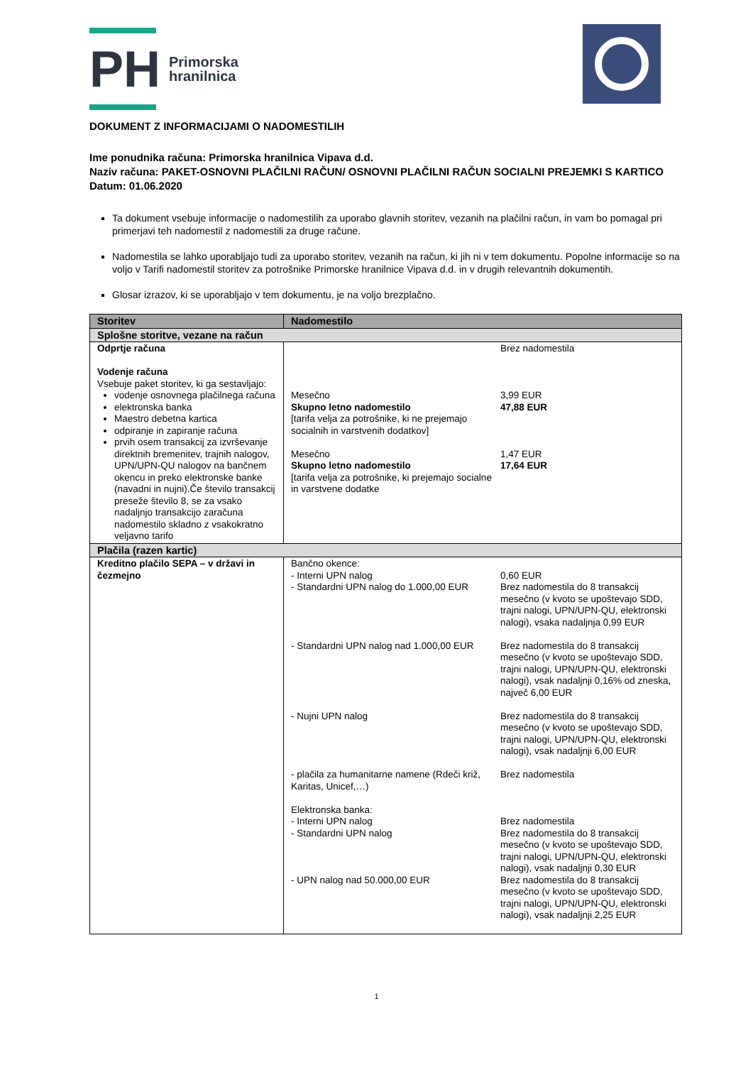PH
Primorska
hranilnica
DOKUMENT Z INFORMACIJAMI O NADOMESTILIH
Ime ponudnika računa: Primorska hranilnica Vipava d.d.
Naziv računa: PAKET-OSNOVNI PLAČILNI RAČUN/ OSNOVNI PLAČILNI RAČUN SOCIALNI PREJEMKI S KARTICO
Datum: 01.06.2020
Ta dokument vsebuje informacije o nadomestilih za uporabo glavnih storitev, vezanih na plačilni račun, in vam bo pomagal pri primerjavi teh nadomestil z nadomestili za druge račune.
Nadomestila se lahko uporabljajo tudi za uporabo storitev, vezanih na račun, ki jih ni v tem dokumentu. Popolne informacije so na voljo v Tarifi nadomestil storitev za potrošnike Primorske hranilnice Vipava d.d. in v drugih relevantnih dokumentih.
Glosar izrazov, ki se uporabljajo v tem dokumentu, je na voljo brezplačno.
| Storitev | Nadomestilo |
| --- | --- |
| Splošne storitve, vezane na račun | |
| Odprtje računa Vodenje računa Vsebuje paket storitev, ki ga sestavljajo: vodenje osnovnega plačilnega računa elektronska banka Maestro debetna kartica odpiranje in zapiranje računa prvih osem transakcij za izvrševanje direktnih bremenitev, trajnih nalogov, UPN/UPN-QU nalogov na bančnem okencu in preko elektronske banke (navadni in nujni).Če število transakcij preseže število 8, se za vsako nadaljnjo transakcijo zaračuna nadomestilo skladno z vsakokratno veljavno tarifo | Brez nadomestila Mesečno Skupno letno nadomestilo [tarifa velja za potrošnike, ki ne prejemajo socialnih in varstvenih dodatkov] 3,99 EUR 47,88 EUR Mesečno Skupno letno nadomestilo [tarifa velja za potrošnike, ki prejemajo socialne in varstvene dodatke 1,47 EUR 17,64 EUR |
| Plačila (razen kartic) | |
| Kreditno plačilo SEPA – v državi in čezmejno | Bančno okence: - Interni UPN nalog - Standardni UPN nalog do 1.000,00 EUR 0,60 EUR Brez nadomestila do 8 transakcij mesečno (v kvoto se upoštevajo SDD, trajni nalogi, UPN/UPN-QU, elektronski nalogi), vsaka nadaljnja 0,99 EUR - Standardni UPN nalog nad 1.000,00 EUR Brez nadomestila do 8 transakcij mesečno (v kvoto se upoštevajo SDD, trajni nalogi, UPN/UPN-QU, elektronski nalogi), vsak nadaljnji 0,16% od zneska, največ 6,00 EUR - Nujni UPN nalog Brez nadomestila do 8 transakcij mesečno (v kvoto se upoštevajo SDD, trajni nalogi, UPN/UPN-QU, elektronski nalogi), vsak nadaljnji 6,00 EUR - plačila za humanitarne namene (Rdeči križ, Karitas, Unicef,…) Brez nadomestila Elektronska banka: - Interni UPN nalog - Standardni UPN nalog - UPN nalog nad 50.000,00 EUR Brez nadomestila Brez nadomestila do 8 transakcij mesečno (v kvoto se upoštevajo SDD, trajni nalogi, UPN/UPN-QU, elektronski nalogi), vsak nadaljnji 0,30 EUR Brez nadomestila do 8 transakcij mesečno (v kvoto se upoštevajo SDD, trajni nalogi, UPN/UPN-QU, elektronski nalogi), vsak nadaljnji 2,25 EUR |
1